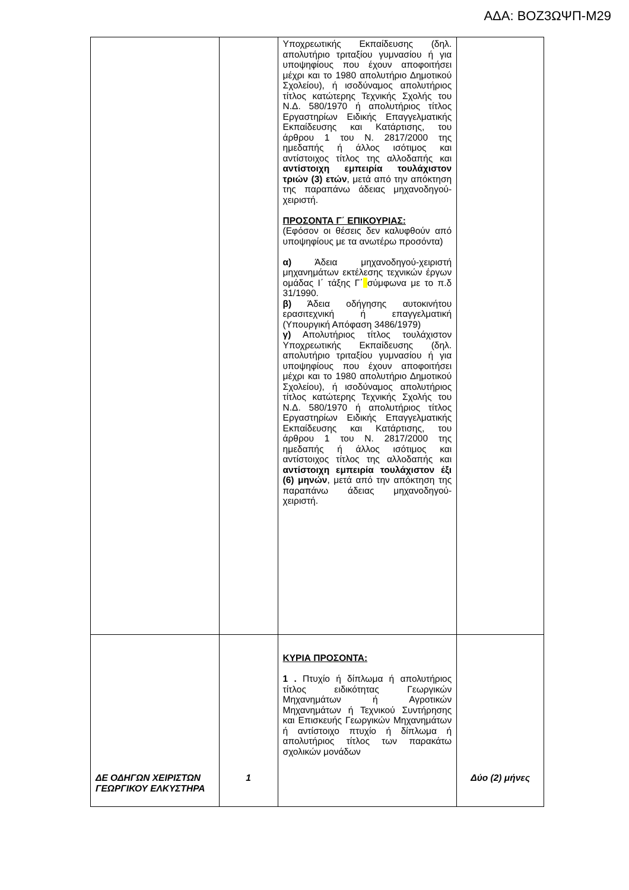ΑΔΑ: ΒΟΖ3ΩΨΠ-Μ29
| | | Υποχρεωτικής Εκπαίδευσης (δηλ. απολυτήριο τριταξίου γυμνασίου ή για υποψηφίους που έχουν αποφοιτήσει μέχρι και το 1980 απολυτήριο Δημοτικού Σχολείου), ή ισοδύναμος απολυτήριος τίτλος κατώτερης Τεχνικής Σχολής του Ν.Δ. 580/1970 ή απολυτήριος τίτλος Εργαστηρίων Ειδικής Επαγγελματικής Εκπαίδευσης και Κατάρτισης, του άρθρου 1 του Ν. 2817/2000 της ημεδαπής ή άλλος ισότιμος και αντίστοιχος τίτλος της αλλοδαπής και αντίστοιχη εμπειρία τουλάχιστον τριών (3) ετών , μετά από την απόκτηση της παραπάνω άδειας μηχανοδηγού-χειριστή. ΠΡΟΣΟΝΤΑ Γ΄ ΕΠΙΚΟΥΡΙΑΣ: (Εφόσον οι θέσεις δεν καλυφθούν από υποψηφίους με τα ανωτέρω προσόντα) α) Άδεια μηχανοδηγού-χειριστή μηχανημάτων εκτέλεσης τεχνικών έργων ομάδας Ι΄ τάξης Γ΄ σύμφωνα με το π.δ 31/1990. β) Άδεια οδήγησης αυτοκινήτου ερασιτεχνική ή επαγγελματική (Υπουργική Απόφαση 3486/1979) γ) Απολυτήριος τίτλος τουλάχιστον Υποχρεωτικής Εκπαίδευσης (δηλ. απολυτήριο τριταξίου γυμνασίου ή για υποψηφίους που έχουν αποφοιτήσει μέχρι και το 1980 απολυτήριο Δημοτικού Σχολείου), ή ισοδύναμος απολυτήριος τίτλος κατώτερης Τεχνικής Σχολής του Ν.Δ. 580/1970 ή απολυτήριος τίτλος Εργαστηρίων Ειδικής Επαγγελματικής Εκπαίδευσης και Κατάρτισης, του άρθρου 1 του Ν. 2817/2000 της ημεδαπής ή άλλος ισότιμος και αντίστοιχος τίτλος της αλλοδαπής και αντίστοιχη εμπειρία τουλάχιστον έξι (6) μηνών , μετά από την απόκτηση της παραπάνω άδειας μηχανοδηγού-χειριστή. | |
| ΔΕ ΟΔΗΓΩΝ ΧΕΙΡΙΣΤΩΝ ΓΕΩΡΓΙΚΟΥ ΕΛΚΥΣΤΗΡΑ | 1 | ΚΥΡΙΑ ΠΡΟΣΟΝΤΑ: 1 . Πτυχίο ή δίπλωμα ή απολυτήριος τίτλος ειδικότητας Γεωργικών Μηχανημάτων ή Αγροτικών Μηχανημάτων ή Τεχνικού Συντήρησης και Επισκευής Γεωργικών Μηχανημάτων ή αντίστοιχο πτυχίο ή δίπλωμα ή απολυτήριος τίτλος των παρακάτω σχολικών μονάδων | Δύο (2) μήνες |